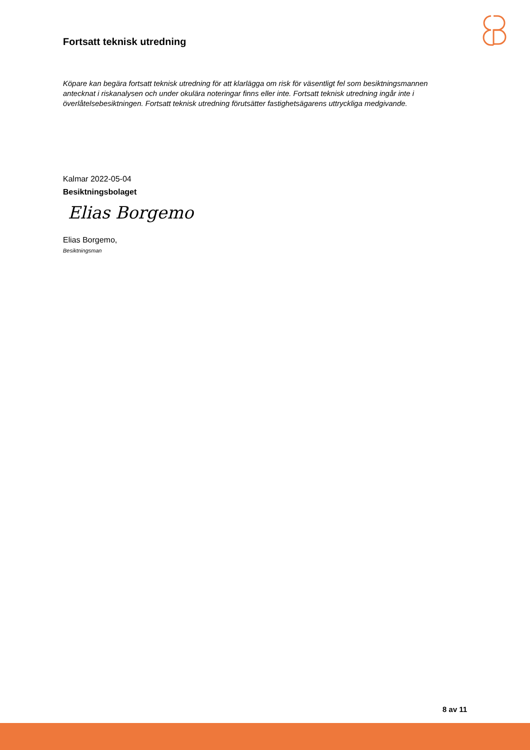Fortsatt teknisk utredning
Köpare kan begära fortsatt teknisk utredning för att klarlägga om risk för väsentligt fel som besiktningsmannen antecknat i riskanalysen och under okulära noteringar finns eller inte. Fortsatt teknisk utredning ingår inte i överlåtelsebesiktningen. Fortsatt teknisk utredning förutsätter fastighetsägarens uttryckliga medgivande.
Kalmar 2022-05-04
Besiktningsbolaget
Elias Borgemo
Elias Borgemo,
Besiktningsman
8 av 11